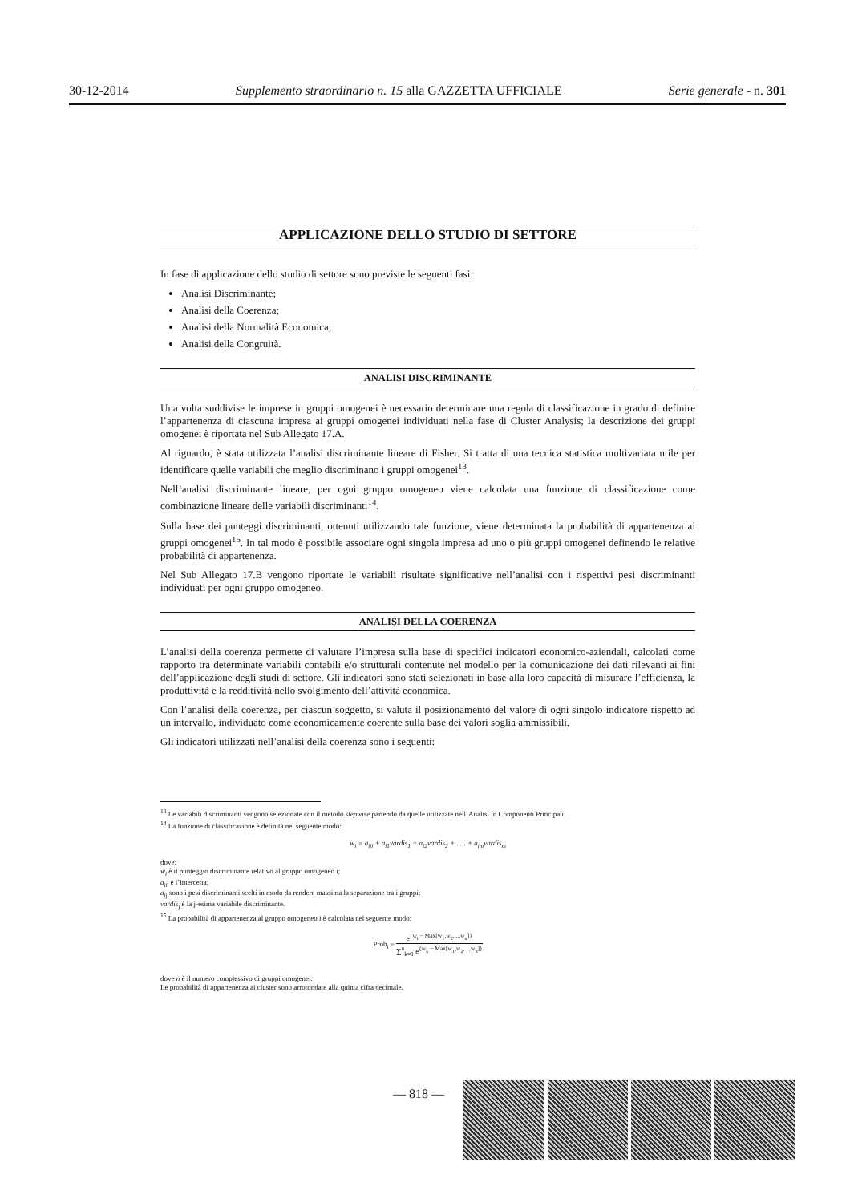30-12-2014 Supplemento straordinario n. 15 alla GAZZETTA UFFICIALE Serie generale - n. 301
APPLICAZIONE DELLO STUDIO DI SETTORE
In fase di applicazione dello studio di settore sono previste le seguenti fasi:
Analisi Discriminante;
Analisi della Coerenza;
Analisi della Normalità Economica;
Analisi della Congruità.
ANALISI DISCRIMINANTE
Una volta suddivise le imprese in gruppi omogenei è necessario determinare una regola di classificazione in grado di definire l’appartenenza di ciascuna impresa ai gruppi omogenei individuati nella fase di Cluster Analysis; la descrizione dei gruppi omogenei è riportata nel Sub Allegato 17.A.
Al riguardo, è stata utilizzata l’analisi discriminante lineare di Fisher. Si tratta di una tecnica statistica multivariata utile per identificare quelle variabili che meglio discriminano i gruppi omogenei<sup>13</sup>.
Nell’analisi discriminante lineare, per ogni gruppo omogeneo viene calcolata una funzione di classificazione come combinazione lineare delle variabili discriminanti<sup>14</sup>.
Sulla base dei punteggi discriminanti, ottenuti utilizzando tale funzione, viene determinata la probabilità di appartenenza ai gruppi omogenei<sup>15</sup>. In tal modo è possibile associare ogni singola impresa ad uno o più gruppi omogenei definendo le relative probabilità di appartenenza.
Nel Sub Allegato 17.B vengono riportate le variabili risultate significative nell’analisi con i rispettivi pesi discriminanti individuati per ogni gruppo omogeneo.
ANALISI DELLA COERENZA
L’analisi della coerenza permette di valutare l’impresa sulla base di specifici indicatori economico-aziendali, calcolati come rapporto tra determinate variabili contabili e/o strutturali contenute nel modello per la comunicazione dei dati rilevanti ai fini dell’applicazione degli studi di settore. Gli indicatori sono stati selezionati in base alla loro capacità di misurare l’efficienza, la produttività e la redditività nello svolgimento dell’attività economica.
Con l’analisi della coerenza, per ciascun soggetto, si valuta il posizionamento del valore di ogni singolo indicatore rispetto ad un intervallo, individuato come economicamente coerente sulla base dei valori soglia ammissibili.
Gli indicatori utilizzati nell’analisi della coerenza sono i seguenti:
<sup>13</sup> Le variabili discriminanti vengono selezionate con il metodo stepwise partendo da quelle utilizzate nell’Analisi in Componenti Principali.
<sup>14</sup> La funzione di classificazione è definita nel seguente modo:
w<sub>i</sub> = a<sub>i0</sub> + a<sub>i1</sub>vardis<sub>1</sub> + a<sub>i2</sub>vardis<sub>2</sub> + . . . + a<sub>im</sub>vardis<sub>m</sub>
dove:
w<sub>i</sub> è il punteggio discriminante relativo al gruppo omogeneo i;
a<sub>i0</sub> è l’intercetta;
a<sub>ij</sub> sono i pesi discriminanti scelti in modo da rendere massima la separazione tra i gruppi;
vardis<sub>j</sub> è la j-esima variabile discriminante.
<sup>15</sup> La probabilità di appartenenza al gruppo omogeneo i è calcolata nel seguente modo:
Prob<sub>i</sub> = e<sup>{w<sub>i</sub> − Max[w<sub>1</sub>,w<sub>2</sub>,...,w<sub>n</sub>]}</sup> ∑<sup>n</sup><sub>k=1</sub> e<sup>{w<sub>k</sub> − Max[w<sub>1</sub>,w<sub>2</sub>,...,w<sub>n</sub>]}</sup>
dove n è il numero complessivo di gruppi omogenei.
Le probabilità di appartenenza ai cluster sono arrotondate alla quinta cifra decimale.
— 818 —